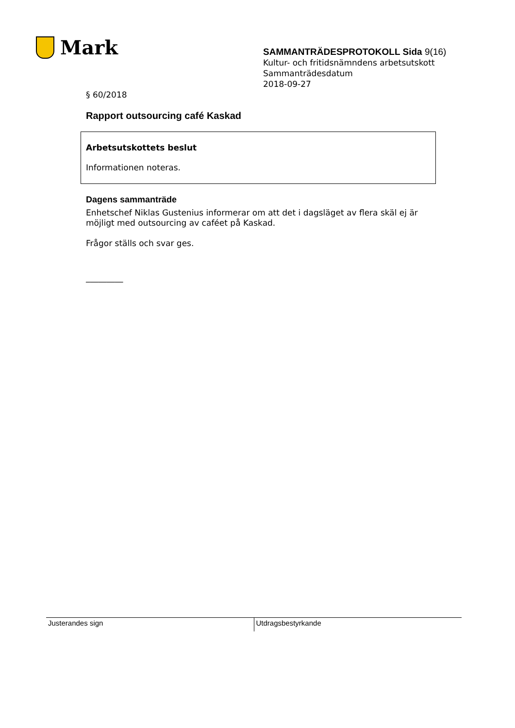Mark
SAMMANTRÄDESPROTOKOLL Sida 9(16)
Kultur- och fritidsnämndens arbetsutskott
Sammanträdesdatum
2018-09-27
§ 60/2018
Rapport outsourcing café Kaskad
Arbetsutskottets beslut
Informationen noteras.
Dagens sammanträde
Enhetschef Niklas Gustenius informerar om att det i dagsläget av flera skäl ej är möjligt med outsourcing av caféet på Kaskad.
Frågor ställs och svar ges.
_________
Justerandes sign Utdragsbestyrkande